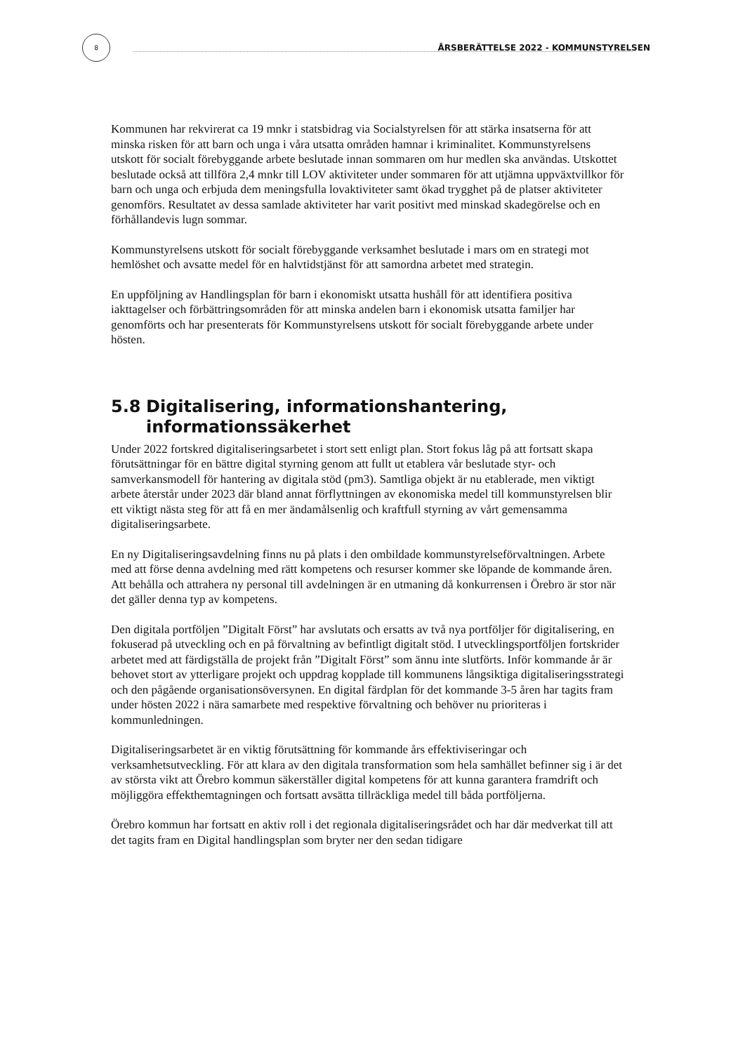8
ÅRSBERÄTTELSE 2022 - KOMMUNSTYRELSEN
Kommunen har rekvirerat ca 19 mnkr i statsbidrag via Socialstyrelsen för att stärka insatserna för att minska risken för att barn och unga i våra utsatta områden hamnar i kriminalitet. Kommunstyrelsens utskott för socialt förebyggande arbete beslutade innan sommaren om hur medlen ska användas. Utskottet beslutade också att tillföra 2,4 mnkr till LOV aktiviteter under sommaren för att utjämna uppväxtvillkor för barn och unga och erbjuda dem meningsfulla lovaktiviteter samt ökad trygghet på de platser aktiviteter genomförs. Resultatet av dessa samlade aktiviteter har varit positivt med minskad skadegörelse och en förhållandevis lugn sommar.
Kommunstyrelsens utskott för socialt förebyggande verksamhet beslutade i mars om en strategi mot hemlöshet och avsatte medel för en halvtidstjänst för att samordna arbetet med strategin.
En uppföljning av Handlingsplan för barn i ekonomiskt utsatta hushåll för att identifiera positiva iakttagelser och förbättringsområden för att minska andelen barn i ekonomisk utsatta familjer har genomförts och har presenterats för Kommunstyrelsens utskott för socialt förebyggande arbete under hösten.
5.8 Digitalisering, informationshantering, informationssäkerhet
Under 2022 fortskred digitaliseringsarbetet i stort sett enligt plan. Stort fokus låg på att fortsatt skapa förutsättningar för en bättre digital styrning genom att fullt ut etablera vår beslutade styr- och samverkansmodell för hantering av digitala stöd (pm3). Samtliga objekt är nu etablerade, men viktigt arbete återstår under 2023 där bland annat förflyttningen av ekonomiska medel till kommunstyrelsen blir ett viktigt nästa steg för att få en mer ändamålsenlig och kraftfull styrning av vårt gemensamma digitaliseringsarbete.
En ny Digitaliseringsavdelning finns nu på plats i den ombildade kommunstyrelseförvaltningen. Arbete med att förse denna avdelning med rätt kompetens och resurser kommer ske löpande de kommande åren. Att behålla och attrahera ny personal till avdelningen är en utmaning då konkurrensen i Örebro är stor när det gäller denna typ av kompetens.
Den digitala portföljen ”Digitalt Först” har avslutats och ersatts av två nya portföljer för digitalisering, en fokuserad på utveckling och en på förvaltning av befintligt digitalt stöd. I utvecklingsportföljen fortskrider arbetet med att färdigställa de projekt från ”Digitalt Först” som ännu inte slutförts. Inför kommande år är behovet stort av ytterligare projekt och uppdrag kopplade till kommunens långsiktiga digitaliseringsstrategi och den pågående organisationsöversynen. En digital färdplan för det kommande 3-5 åren har tagits fram under hösten 2022 i nära samarbete med respektive förvaltning och behöver nu prioriteras i kommunledningen.
Digitaliseringsarbetet är en viktig förutsättning för kommande års effektiviseringar och verksamhetsutveckling. För att klara av den digitala transformation som hela samhället befinner sig i är det av största vikt att Örebro kommun säkerställer digital kompetens för att kunna garantera framdrift och möjliggöra effekthemtagningen och fortsatt avsätta tillräckliga medel till båda portföljerna.
Örebro kommun har fortsatt en aktiv roll i det regionala digitaliseringsrådet och har där medverkat till att det tagits fram en Digital handlingsplan som bryter ner den sedan tidigare